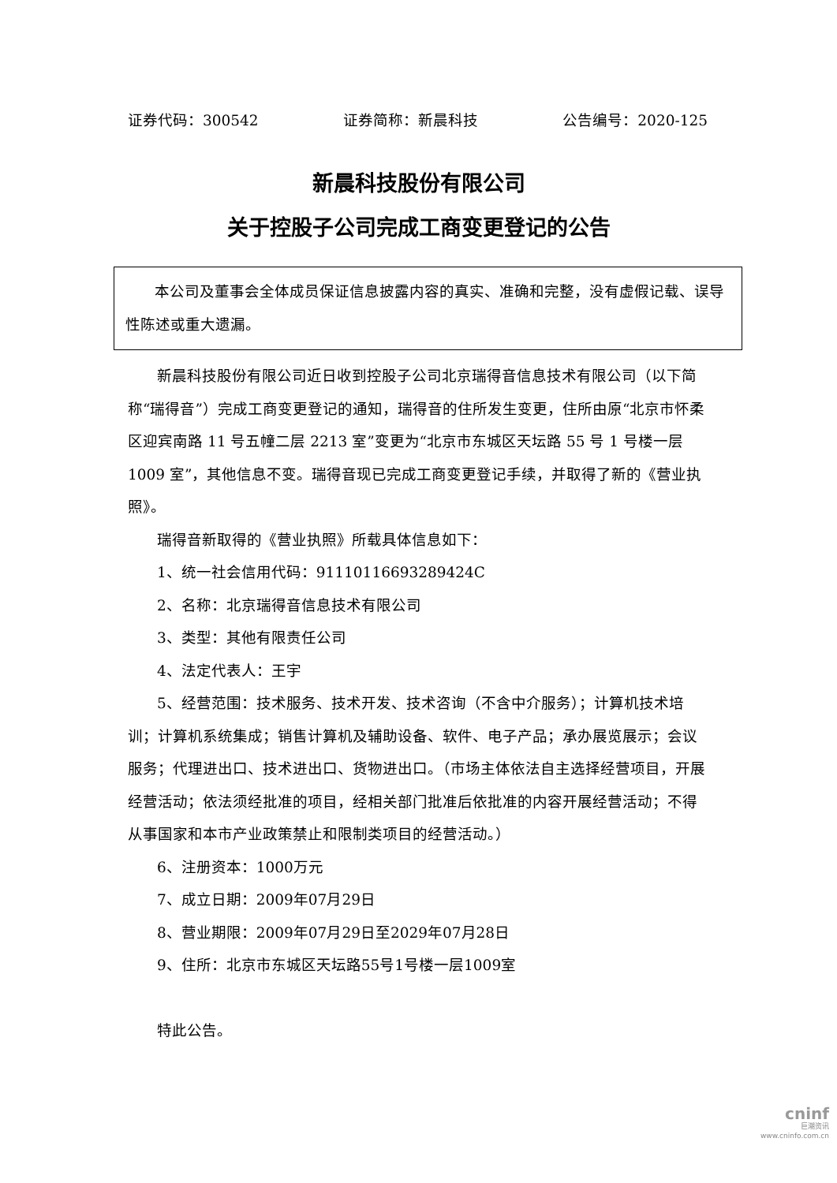证券代码：300542 证券简称：新晨科技 公告编号：2020-125
新晨科技股份有限公司
关于控股子公司完成工商变更登记的公告
本公司及董事会全体成员保证信息披露内容的真实、准确和完整，没有虚假记载、误导性陈述或重大遗漏。
新晨科技股份有限公司近日收到控股子公司北京瑞得音信息技术有限公司（以下简称“瑞得音”）完成工商变更登记的通知，瑞得音的住所发生变更，住所由原“北京市怀柔区迎宾南路 11 号五幢二层 2213 室”变更为“北京市东城区天坛路 55 号 1 号楼一层 1009 室”，其他信息不变。瑞得音现已完成工商变更登记手续，并取得了新的《营业执照》。
瑞得音新取得的《营业执照》所载具体信息如下：
1、统一社会信用代码：91110116693289424C
2、名称：北京瑞得音信息技术有限公司
3、类型：其他有限责任公司
4、法定代表人：王宇
5、经营范围：技术服务、技术开发、技术咨询（不含中介服务）；计算机技术培训；计算机系统集成；销售计算机及辅助设备、软件、电子产品；承办展览展示；会议服务；代理进出口、技术进出口、货物进出口。（市场主体依法自主选择经营项目，开展经营活动；依法须经批准的项目，经相关部门批准后依批准的内容开展经营活动；不得从事国家和本市产业政策禁止和限制类项目的经营活动。）
6、注册资本：1000万元
7、成立日期：2009年07月29日
8、营业期限：2009年07月29日至2029年07月28日
9、住所：北京市东城区天坛路55号1号楼一层1009室
特此公告。
cninf
巨潮资讯
www.cninfo.com.cn